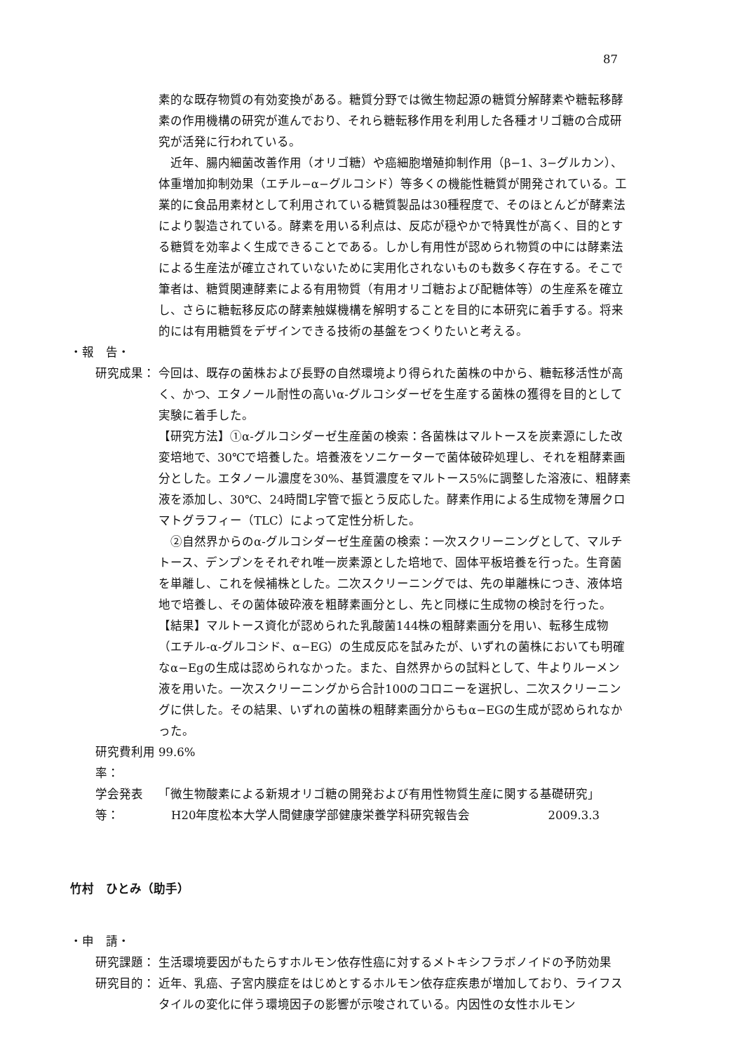87
素的な既存物質の有効変換がある。糖質分野では微生物起源の糖質分解酵素や糖転移酵素の作用機構の研究が進んでおり、それら糖転移作用を利用した各種オリゴ糖の合成研究が活発に行われている。
　近年、腸内細菌改善作用（オリゴ糖）や癌細胞増殖抑制作用（β−1、3−グルカン）、体重増加抑制効果（エチル−α−グルコシド）等多くの機能性糖質が開発されている。工業的に食品用素材として利用されている糖質製品は30種程度で、そのほとんどが酵素法により製造されている。酵素を用いる利点は、反応が穏やかで特異性が高く、目的とする糖質を効率よく生成できることである。しかし有用性が認められ物質の中には酵素法による生産法が確立されていないために実用化されないものも数多く存在する。そこで筆者は、糖質関連酵素による有用物質（有用オリゴ糖および配糖体等）の生産系を確立し、さらに糖転移反応の酵素触媒機構を解明することを目的に本研究に着手する。将来的には有用糖質をデザインできる技術の基盤をつくりたいと考える。
・報　告・
研究成果： 今回は、既存の菌株および長野の自然環境より得られた菌株の中から、糖転移活性が高く、かつ、エタノール耐性の高いα-グルコシダーゼを生産する菌株の獲得を目的として実験に着手した。
【研究方法】①α-グルコシダーゼ生産菌の検索：各菌株はマルトースを炭素源にした改変培地で、30℃で培養した。培養液をソニケーターで菌体破砕処理し、それを粗酵素画分とした。エタノール濃度を30%、基質濃度をマルトース5%に調整した溶液に、粗酵素液を添加し、30℃、24時間L字管で振とう反応した。酵素作用による生成物を薄層クロマトグラフィー（TLC）によって定性分析した。
　②自然界からのα-グルコシダーゼ生産菌の検索：一次スクリーニングとして、マルチトース、デンプンをそれぞれ唯一炭素源とした培地で、固体平板培養を行った。生育菌を単離し、これを候補株とした。二次スクリーニングでは、先の単離株につき、液体培地で培養し、その菌体破砕液を粗酵素画分とし、先と同様に生成物の検討を行った。
【結果】マルトース資化が認められた乳酸菌144株の粗酵素画分を用い、転移生成物（エチル-α-グルコシド、α−EG）の生成反応を試みたが、いずれの菌株においても明確なα−Egの生成は認められなかった。また、自然界からの試料として、牛よりルーメン液を用いた。一次スクリーニングから合計100のコロニーを選択し、二次スクリーニングに供した。その結果、いずれの菌株の粗酵素画分からもα−EGの生成が認められなかった。
研究費利用率： 99.6%
学会発表等： 「微生物酸素による新規オリゴ糖の開発および有用性物質生産に関する基礎研究」
H20年度松本大学人間健康学部健康栄養学科研究報告会 2009.3.3
竹村　ひとみ（助手）
・申　請・
研究課題： 生活環境要因がもたらすホルモン依存性癌に対するメトキシフラボノイドの予防効果
研究目的： 近年、乳癌、子宮内膜症をはじめとするホルモン依存症疾患が増加しており、ライフスタイルの変化に伴う環境因子の影響が示唆されている。内因性の女性ホルモン